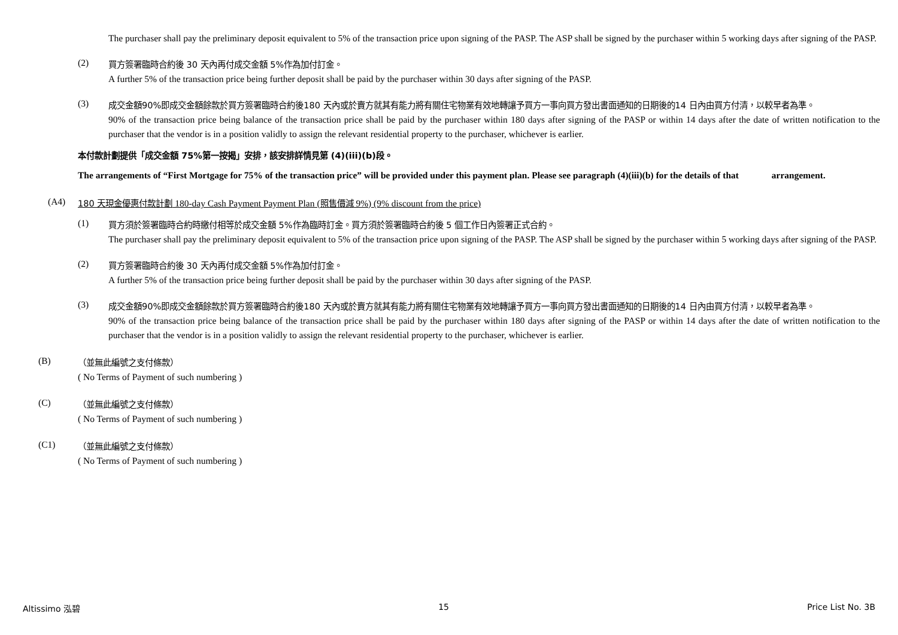The purchaser shall pay the preliminary deposit equivalent to 5% of the transaction price upon signing of the PASP. The ASP shall be signed by the purchaser within 5 working days after signing of the PASP.
(2)
買方簽署臨時合約後 30 天內再付成交金額 5%作為加付訂金。
A further 5% of the transaction price being further deposit shall be paid by the purchaser within 30 days after signing of the PASP.
(3)
成交金額90%即成交金額餘款於買方簽署臨時合約後180 天內或於賣方就其有能力將有關住宅物業有效地轉讓予買方一事向買方發出書面通知的日期後的14 日內由買方付清，以較早者為準。
90% of the transaction price being balance of the transaction price shall be paid by the purchaser within 180 days after signing of the PASP or within 14 days after the date of written notification to the purchaser that the vendor is in a position validly to assign the relevant residential property to the purchaser, whichever is earlier.
本付款計劃提供「成交金額 75%第一按揭」安排，該安排詳情見第 (4)(iii)(b)段。
The arrangements of “First Mortgage for 75% of the transaction price” will be provided under this payment plan. Please see paragraph (4)(iii)(b) for the details of that arrangement.
(A4)
180 天現金優惠付款計劃 180-day Cash Payment Payment Plan (照售價減 9%) (9% discount from the price)
(1)
買方須於簽署臨時合約時繳付相等於成交金額 5%作為臨時訂金。買方須於簽署臨時合約後 5 個工作日內簽署正式合約。
The purchaser shall pay the preliminary deposit equivalent to 5% of the transaction price upon signing of the PASP. The ASP shall be signed by the purchaser within 5 working days after signing of the PASP.
(2)
買方簽署臨時合約後 30 天內再付成交金額 5%作為加付訂金。
A further 5% of the transaction price being further deposit shall be paid by the purchaser within 30 days after signing of the PASP.
(3)
成交金額90%即成交金額餘款於買方簽署臨時合約後180 天內或於賣方就其有能力將有關住宅物業有效地轉讓予買方一事向買方發出書面通知的日期後的14 日內由買方付清，以較早者為準。
90% of the transaction price being balance of the transaction price shall be paid by the purchaser within 180 days after signing of the PASP or within 14 days after the date of written notification to the purchaser that the vendor is in a position validly to assign the relevant residential property to the purchaser, whichever is earlier.
(B)
（並無此編號之支付條款）
( No Terms of Payment of such numbering )
(C)
（並無此編號之支付條款）
( No Terms of Payment of such numbering )
(C1)
（並無此編號之支付條款）
( No Terms of Payment of such numbering )
Altissimo 泓碧 15 Price List No. 3B